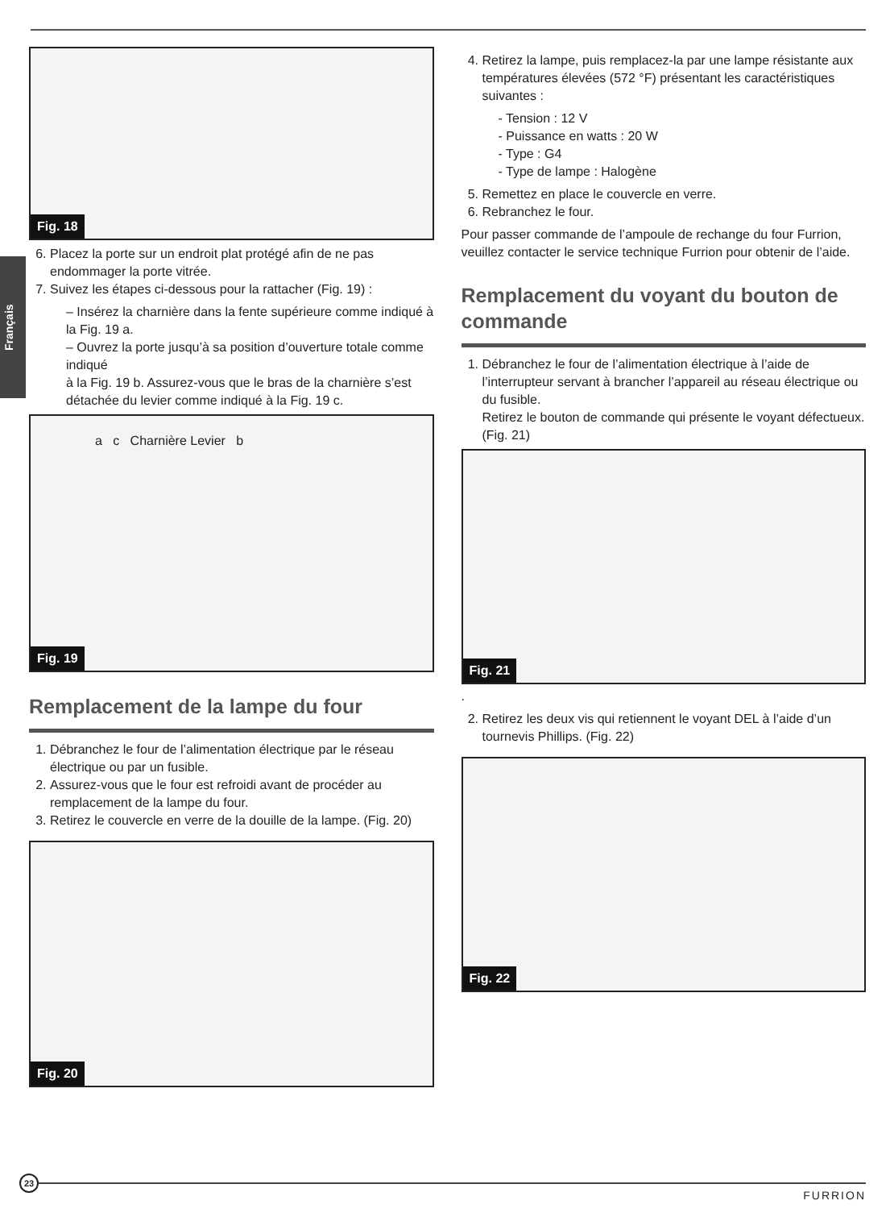Français
Fig. 18
6. Placez la porte sur un endroit plat protégé afin de ne pas endommager la porte vitrée.
7. Suivez les étapes ci-dessous pour la rattacher (Fig. 19) :
– Insérez la charnière dans la fente supérieure comme indiqué à la Fig. 19 a.
– Ouvrez la porte jusqu’à sa position d’ouverture totale comme indiqué
à la Fig. 19 b. Assurez-vous que le bras de la charnière s’est détachée du levier comme indiqué à la Fig. 19 c.
a c Charnière Levier b
Fig. 19
Remplacement de la lampe du four
1. Débranchez le four de l’alimentation électrique par le réseau électrique ou par un fusible.
2. Assurez-vous que le four est refroidi avant de procéder au remplacement de la lampe du four.
3. Retirez le couvercle en verre de la douille de la lampe. (Fig. 20)
Fig. 20
4. Retirez la lampe, puis remplacez-la par une lampe résistante aux températures élevées (572 °F) présentant les caractéristiques suivantes :
- Tension : 12 V
- Puissance en watts : 20 W
- Type : G4
- Type de lampe : Halogène
5. Remettez en place le couvercle en verre.
6. Rebranchez le four.
Pour passer commande de l’ampoule de rechange du four Furrion, veuillez contacter le service technique Furrion pour obtenir de l’aide.
Remplacement du voyant du bouton de commande
1. Débranchez le four de l’alimentation électrique à l’aide de l’interrupteur servant à brancher l’appareil au réseau électrique ou du fusible.
Retirez le bouton de commande qui présente le voyant défectueux. (Fig. 21)
Fig. 21
.
2. Retirez les deux vis qui retiennent le voyant DEL à l’aide d’un tournevis Phillips. (Fig. 22)
Fig. 22
23
FURRION